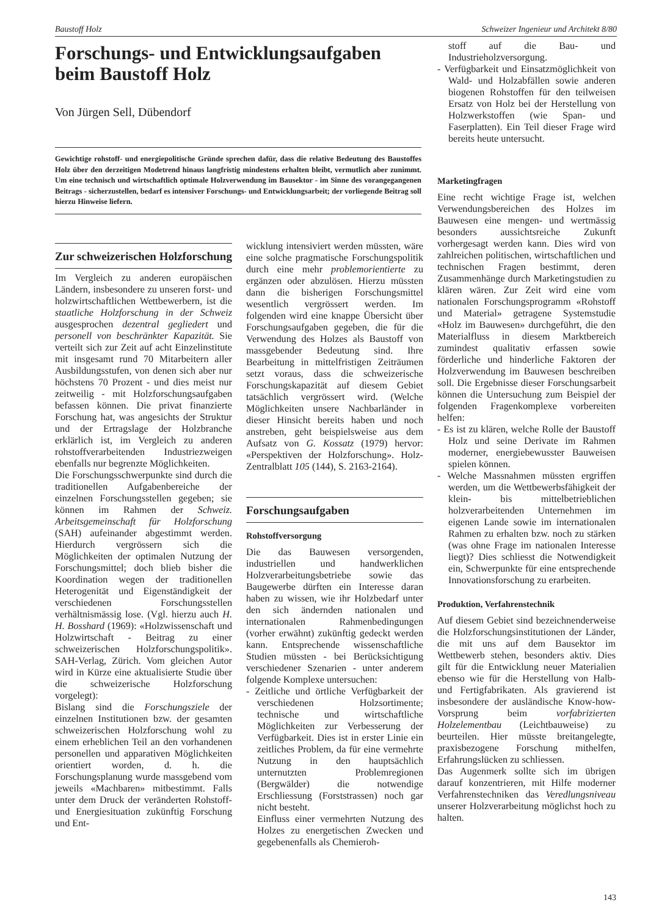Baustoff Holz Schweizer Ingenieur und Architekt 8/80
Forschungs- und Entwicklungsaufgaben beim Baustoff Holz
Von Jürgen Sell, Dübendorf
Gewichtige rohstoff- und energiepolitische Gründe sprechen dafür, dass die relative Bedeutung des Baustoffes Holz über den derzeitigen Modetrend hinaus langfristig mindestens erhalten bleibt, vermutlich aber zunimmt. Um eine technisch und wirtschaftlich optimale Holzverwendung im Bausektor - im Sinne des vorangegangenen Beitrags - sicherzustellen, bedarf es intensiver Forschungs- und Entwicklungsarbeit; der vorliegende Beitrag soll hierzu Hinweise liefern.
Zur schweizerischen Holzforschung
Im Vergleich zu anderen europäischen Ländern, insbesondere zu unseren forst- und holzwirtschaftlichen Wettbewerbern, ist die staatliche Holzforschung in der Schweiz ausgesprochen dezentral gegliedert und personell von beschränkter Kapazität. Sie verteilt sich zur Zeit auf acht Einzelinstitute mit insgesamt rund 70 Mitarbeitern aller Ausbildungsstufen, von denen sich aber nur höchstens 70 Prozent - und dies meist nur zeitweilig - mit Holzforschungsaufgaben befassen können. Die privat finanzierte Forschung hat, was angesichts der Struktur und der Ertragslage der Holzbranche erklärlich ist, im Vergleich zu anderen rohstoffverarbeitenden Industriezweigen ebenfalls nur begrenzte Möglichkeiten.
Die Forschungsschwerpunkte sind durch die traditionellen Aufgabenbereiche der einzelnen Forschungsstellen gegeben; sie können im Rahmen der Schweiz. Arbeitsgemeinschaft für Holzforschung (SAH) aufeinander abgestimmt werden. Hierdurch vergrössern sich die Möglichkeiten der optimalen Nutzung der Forschungsmittel; doch blieb bisher die Koordination wegen der traditionellen Heterogenität und Eigenständigkeit der verschiedenen Forschungsstellen verhältnismässig lose. (Vgl. hierzu auch H. H. Bosshard (1969): «Holzwissenschaft und Holzwirtschaft - Beitrag zu einer schweizerischen Holzforschungspolitik». SAH-Verlag, Zürich. Vom gleichen Autor wird in Kürze eine aktualisierte Studie über die schweizerische Holzforschung vorgelegt):
Bislang sind die Forschungsziele der einzelnen Institutionen bzw. der gesamten schweizerischen Holzforschung wohl zu einem erheblichen Teil an den vorhandenen personellen und apparativen Möglichkeiten orientiert worden, d. h. die Forschungsplanung wurde massgebend vom jeweils «Machbaren» mitbestimmt. Falls unter dem Druck der veränderten Rohstoff- und Energiesituation zukünftig Forschung und Ent-
wicklung intensiviert werden müssten, wäre eine solche pragmatische Forschungspolitik durch eine mehr problemorientierte zu ergänzen oder abzulösen. Hierzu müssten dann die bisherigen Forschungsmittel wesentlich vergrössert werden. Im folgenden wird eine knappe Übersicht über Forschungsaufgaben gegeben, die für die Verwendung des Holzes als Baustoff von massgebender Bedeutung sind. Ihre Bearbeitung in mittelfristigen Zeiträumen setzt voraus, dass die schweizerische Forschungskapazität auf diesem Gebiet tatsächlich vergrössert wird. (Welche Möglichkeiten unsere Nachbarländer in dieser Hinsicht bereits haben und noch anstreben, geht beispielsweise aus dem Aufsatz von G. Kossatz (1979) hervor: «Perspektiven der Holzforschung». Holz-Zentralblatt 105 (144), S. 2163-2164).
Forschungsaufgaben
Rohstoffversorgung
Die das Bauwesen versorgenden, industriellen und handwerklichen Holzverarbeitungsbetriebe sowie das Baugewerbe dürften ein Interesse daran haben zu wissen, wie ihr Holzbedarf unter den sich ändernden nationalen und internationalen Rahmenbedingungen (vorher erwähnt) zukünftig gedeckt werden kann. Entsprechende wissenschaftliche Studien müssten - bei Berücksichtigung verschiedener Szenarien - unter anderem folgende Komplexe untersuchen:
- Zeitliche und örtliche Verfügbarkeit der verschiedenen Holzsortimente; technische und wirtschaftliche Möglichkeiten zur Verbesserung der Verfügbarkeit. Dies ist in erster Linie ein zeitliches Problem, da für eine vermehrte Nutzung in den hauptsächlich unternutzten Problemregionen (Bergwälder) die notwendige Erschliessung (Forststrassen) noch gar nicht besteht.
Einfluss einer vermehrten Nutzung des Holzes zu energetischen Zwecken und gegebenenfalls als Chemieroh-
stoff auf die Bau- und Industrieholzversorgung.
- Verfügbarkeit und Einsatzmöglichkeit von Wald- und Holzabfällen sowie anderen biogenen Rohstoffen für den teilweisen Ersatz von Holz bei der Herstellung von Holzwerkstoffen (wie Span- und Faserplatten). Ein Teil dieser Frage wird bereits heute untersucht.
Marketingfragen
Eine recht wichtige Frage ist, welchen Verwendungsbereichen des Holzes im Bauwesen eine mengen- und wertmässig besonders aussichtsreiche Zukunft vorhergesagt werden kann. Dies wird von zahlreichen politischen, wirtschaftlichen und technischen Fragen bestimmt, deren Zusammenhänge durch Marketingstudien zu klären wären. Zur Zeit wird eine vom nationalen Forschungsprogramm «Rohstoff und Material» getragene Systemstudie «Holz im Bauwesen» durchgeführt, die den Materialfluss in diesem Marktbereich zumindest qualitativ erfassen sowie förderliche und hinderliche Faktoren der Holzverwendung im Bauwesen beschreiben soll. Die Ergebnisse dieser Forschungsarbeit können die Untersuchung zum Beispiel der folgenden Fragenkomplexe vorbereiten helfen:
- Es ist zu klären, welche Rolle der Baustoff Holz und seine Derivate im Rahmen moderner, energiebewusster Bauweisen spielen können.
- Welche Massnahmen müssten ergriffen werden, um die Wettbewerbsfähigkeit der klein- bis mittelbetrieblichen holzverarbeitenden Unternehmen im eigenen Lande sowie im internationalen Rahmen zu erhalten bzw. noch zu stärken (was ohne Frage im nationalen Interesse liegt)? Dies schliesst die Notwendigkeit ein, Schwerpunkte für eine entsprechende Innovationsforschung zu erarbeiten.
Produktion, Verfahrenstechnik
Auf diesem Gebiet sind bezeichnenderweise die Holzforschungsinstitutionen der Länder, die mit uns auf dem Bausektor im Wettbewerb stehen, besonders aktiv. Dies gilt für die Entwicklung neuer Materialien ebenso wie für die Herstellung von Halb- und Fertigfabrikaten. Als gravierend ist insbesondere der ausländische Know-how-Vorsprung beim vorfabrizierten Holzelementbau (Leichtbauweise) zu beurteilen. Hier müsste breitangelegte, praxisbezogene Forschung mithelfen, Erfahrungslücken zu schliessen.
Das Augenmerk sollte sich im übrigen darauf konzentrieren, mit Hilfe moderner Verfahrenstechniken das Veredlungsniveau unserer Holzverarbeitung möglichst hoch zu halten.
143